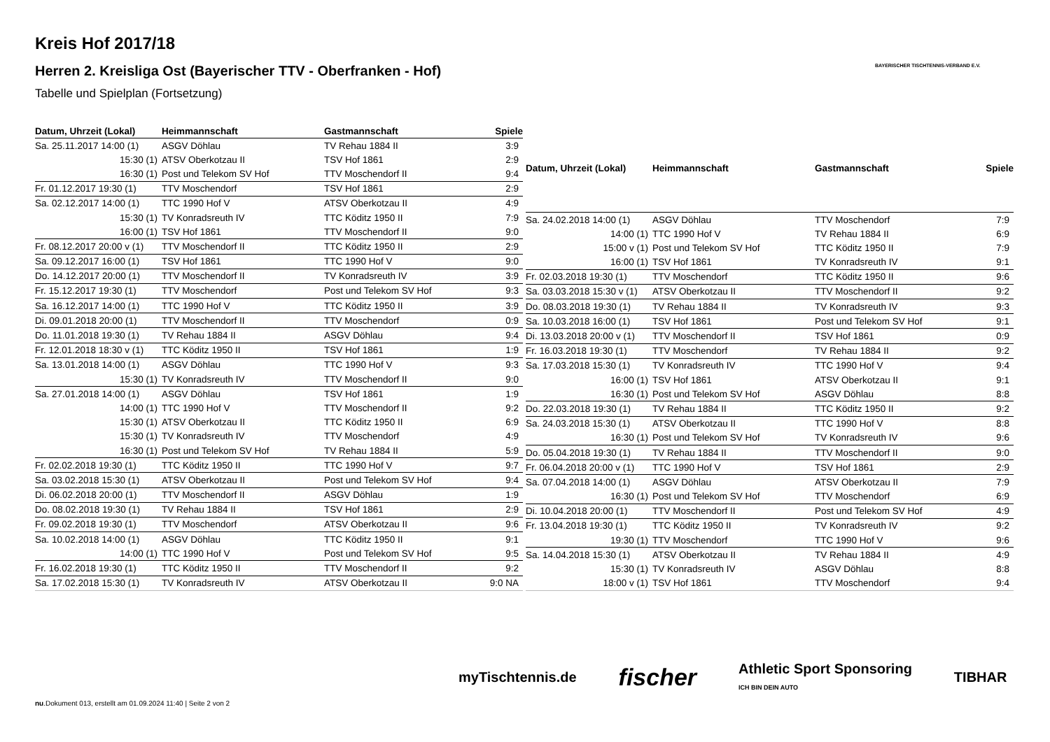Kreis Hof 2017/18
Herren 2. Kreisliga Ost (Bayerischer TTV - Oberfranken - Hof)
Tabelle und Spielplan (Fortsetzung)
BAYERISCHER TISCHTENNIS-VERBAND E.V.
| Datum, Uhrzeit (Lokal) | Heimmannschaft | Gastmannschaft | Spiele |
| --- | --- | --- | --- |
| Sa. 25.11.2017 14:00 (1) | ASGV Döhlau | TV Rehau 1884 II | 3:9 |
| 15:30 (1) | ATSV Oberkotzau II | TSV Hof 1861 | 2:9 |
| 16:30 (1) | Post und Telekom SV Hof | TTV Moschendorf II | 9:4 |
| Fr. 01.12.2017 19:30 (1) | TTV Moschendorf | TSV Hof 1861 | 2:9 |
| Sa. 02.12.2017 14:00 (1) | TTC 1990 Hof V | ATSV Oberkotzau II | 4:9 |
| 15:30 (1) | TV Konradsreuth IV | TTC Köditz 1950 II | 7:9 |
| 16:00 (1) | TSV Hof 1861 | TTV Moschendorf II | 9:0 |
| Fr. 08.12.2017 20:00 v (1) | TTV Moschendorf II | TTC Köditz 1950 II | 2:9 |
| Sa. 09.12.2017 16:00 (1) | TSV Hof 1861 | TTC 1990 Hof V | 9:0 |
| Do. 14.12.2017 20:00 (1) | TTV Moschendorf II | TV Konradsreuth IV | 3:9 |
| Fr. 15.12.2017 19:30 (1) | TTV Moschendorf | Post und Telekom SV Hof | 9:3 |
| Sa. 16.12.2017 14:00 (1) | TTC 1990 Hof V | TTC Köditz 1950 II | 3:9 |
| Di. 09.01.2018 20:00 (1) | TTV Moschendorf II | TTV Moschendorf | 0:9 |
| Do. 11.01.2018 19:30 (1) | TV Rehau 1884 II | ASGV Döhlau | 9:4 |
| Fr. 12.01.2018 18:30 v (1) | TTC Köditz 1950 II | TSV Hof 1861 | 1:9 |
| Sa. 13.01.2018 14:00 (1) | ASGV Döhlau | TTC 1990 Hof V | 9:3 |
| 15:30 (1) | TV Konradsreuth IV | TTV Moschendorf II | 9:0 |
| Sa. 27.01.2018 14:00 (1) | ASGV Döhlau | TSV Hof 1861 | 1:9 |
| 14:00 (1) | TTC 1990 Hof V | TTV Moschendorf II | 9:2 |
| 15:30 (1) | ATSV Oberkotzau II | TTC Köditz 1950 II | 6:9 |
| 15:30 (1) | TV Konradsreuth IV | TTV Moschendorf | 4:9 |
| 16:30 (1) | Post und Telekom SV Hof | TV Rehau 1884 II | 5:9 |
| Fr. 02.02.2018 19:30 (1) | TTC Köditz 1950 II | TTC 1990 Hof V | 9:7 |
| Sa. 03.02.2018 15:30 (1) | ATSV Oberkotzau II | Post und Telekom SV Hof | 9:4 |
| Di. 06.02.2018 20:00 (1) | TTV Moschendorf II | ASGV Döhlau | 1:9 |
| Do. 08.02.2018 19:30 (1) | TV Rehau 1884 II | TSV Hof 1861 | 2:9 |
| Fr. 09.02.2018 19:30 (1) | TTV Moschendorf | ATSV Oberkotzau II | 9:6 |
| Sa. 10.02.2018 14:00 (1) | ASGV Döhlau | TTC Köditz 1950 II | 9:1 |
| 14:00 (1) | TTC 1990 Hof V | Post und Telekom SV Hof | 9:5 |
| Fr. 16.02.2018 19:30 (1) | TTC Köditz 1950 II | TTV Moschendorf II | 9:2 |
| Sa. 17.02.2018 15:30 (1) | TV Konradsreuth IV | ATSV Oberkotzau II | 9:0 NA |
| Datum, Uhrzeit (Lokal) | Heimmannschaft | Gastmannschaft | Spiele |
| --- | --- | --- | --- |
| Sa. 24.02.2018 14:00 (1) | ASGV Döhlau | TTV Moschendorf | 7:9 |
| 14:00 (1) | TTC 1990 Hof V | TV Rehau 1884 II | 6:9 |
| 15:00 v (1) | Post und Telekom SV Hof | TTC Köditz 1950 II | 7:9 |
| 16:00 (1) | TSV Hof 1861 | TV Konradsreuth IV | 9:1 |
| Fr. 02.03.2018 19:30 (1) | TTV Moschendorf | TTC Köditz 1950 II | 9:6 |
| Sa. 03.03.2018 15:30 v (1) | ATSV Oberkotzau II | TTV Moschendorf II | 9:2 |
| Do. 08.03.2018 19:30 (1) | TV Rehau 1884 II | TV Konradsreuth IV | 9:3 |
| Sa. 10.03.2018 16:00 (1) | TSV Hof 1861 | Post und Telekom SV Hof | 9:1 |
| Di. 13.03.2018 20:00 v (1) | TTV Moschendorf II | TSV Hof 1861 | 0:9 |
| Fr. 16.03.2018 19:30 (1) | TTV Moschendorf | TV Rehau 1884 II | 9:2 |
| Sa. 17.03.2018 15:30 (1) | TV Konradsreuth IV | TTC 1990 Hof V | 9:4 |
| 16:00 (1) | TSV Hof 1861 | ATSV Oberkotzau II | 9:1 |
| 16:30 (1) | Post und Telekom SV Hof | ASGV Döhlau | 8:8 |
| Do. 22.03.2018 19:30 (1) | TV Rehau 1884 II | TTC Köditz 1950 II | 9:2 |
| Sa. 24.03.2018 15:30 (1) | ATSV Oberkotzau II | TTC 1990 Hof V | 8:8 |
| 16:30 (1) | Post und Telekom SV Hof | TV Konradsreuth IV | 9:6 |
| Do. 05.04.2018 19:30 (1) | TV Rehau 1884 II | TTV Moschendorf II | 9:0 |
| Fr. 06.04.2018 20:00 v (1) | TTC 1990 Hof V | TSV Hof 1861 | 2:9 |
| Sa. 07.04.2018 14:00 (1) | ASGV Döhlau | ATSV Oberkotzau II | 7:9 |
| 16:30 (1) | Post und Telekom SV Hof | TTV Moschendorf | 6:9 |
| Di. 10.04.2018 20:00 (1) | TTV Moschendorf II | Post und Telekom SV Hof | 4:9 |
| Fr. 13.04.2018 19:30 (1) | TTC Köditz 1950 II | TV Konradsreuth IV | 9:2 |
| 19:30 (1) | TTV Moschendorf | TTC 1990 Hof V | 9:6 |
| Sa. 14.04.2018 15:30 (1) | ATSV Oberkotzau II | TV Rehau 1884 II | 4:9 |
| 15:30 (1) | TV Konradsreuth IV | ASGV Döhlau | 8:8 |
| 18:00 v (1) | TSV Hof 1861 | TTV Moschendorf | 9:4 |
myTischtennis.de fischer Athletic Sport Sponsoring
ICH BIN DEIN AUTO TIBHAR
nu.Dokument 013, erstellt am 01.09.2024 11:40 | Seite 2 von 2